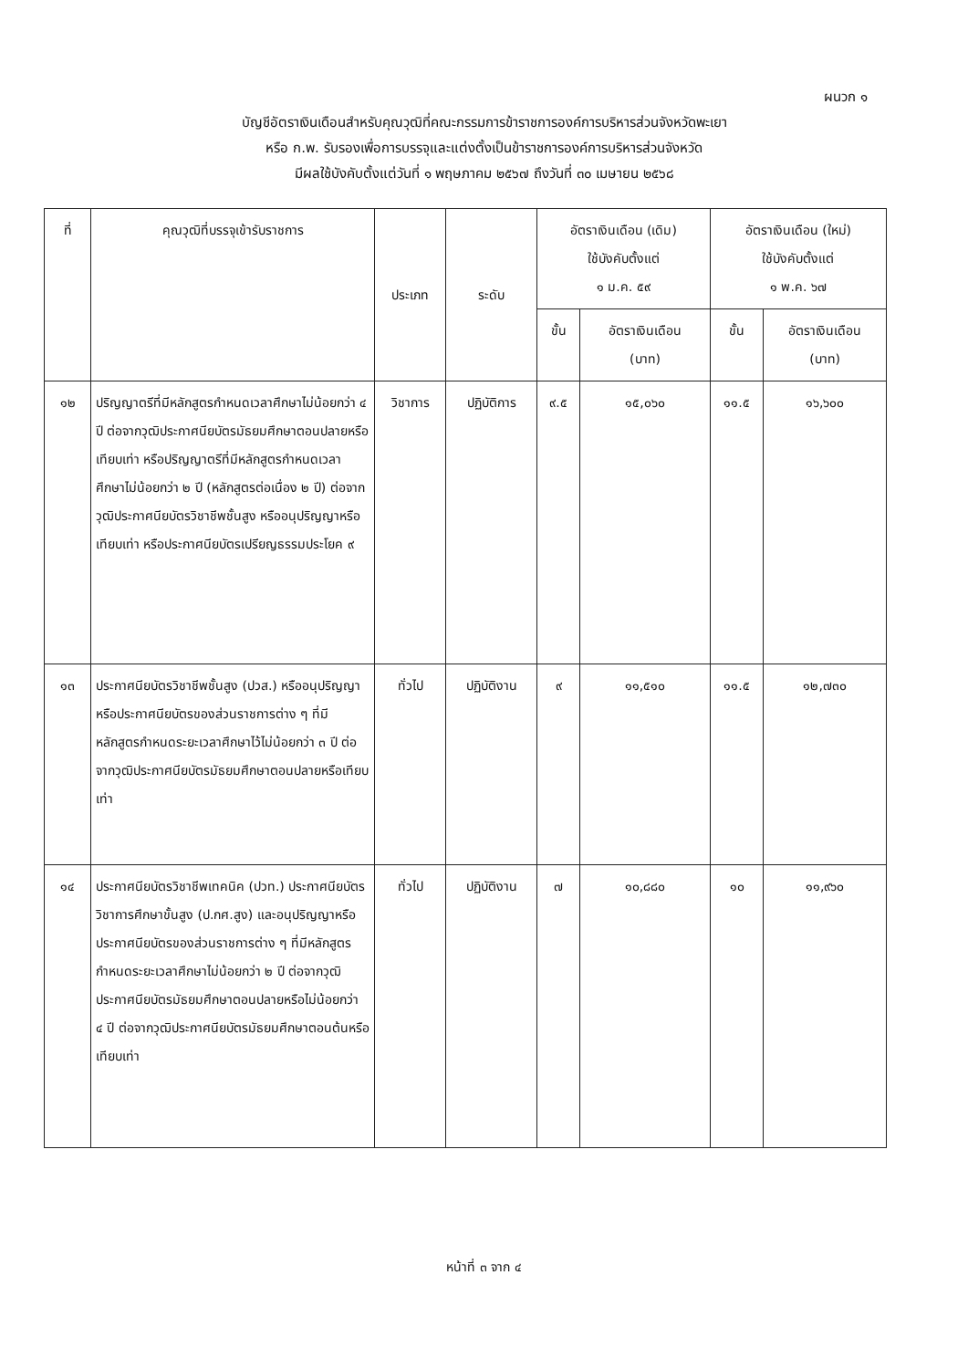ผนวก ๑
บัญชีอัตราเงินเดือนสำหรับคุณวุฒิที่คณะกรรมการข้าราชการองค์การบริหารส่วนจังหวัดพะเยา
หรือ ก.พ. รับรองเพื่อการบรรจุและแต่งตั้งเป็นข้าราชการองค์การบริหารส่วนจังหวัด
มีผลใช้บังคับตั้งแต่วันที่ ๑ พฤษภาคม ๒๕๖๗ ถึงวันที่ ๓๐ เมษายน ๒๕๖๘
| ที่ | คุณวุฒิที่บรรจุเข้ารับราชการ | ประเภท | ระดับ | อัตราเงินเดือน (เดิม) ใช้บังคับตั้งแต่ ๑ ม.ค. ๕๙ | | อัตราเงินเดือน (ใหม่) ใช้บังคับตั้งแต่ ๑ พ.ค. ๖๗ | |
| --- | --- | --- | --- | --- | --- | --- | --- |
| | | | | ขั้น | อัตราเงินเดือน (บาท) | ขั้น | อัตราเงินเดือน (บาท) |
| ๑๒ | ปริญญาตรีที่มีหลักสูตรกำหนดเวลาศึกษาไม่น้อยกว่า ๔ ปี ต่อจากวุฒิประกาศนียบัตรมัธยมศึกษาตอนปลายหรือเทียบเท่า หรือปริญญาตรีที่มีหลักสูตรกำหนดเวลาศึกษาไม่น้อยกว่า ๒ ปี (หลักสูตรต่อเนื่อง ๒ ปี) ต่อจากวุฒิประกาศนียบัตรวิชาชีพชั้นสูง หรืออนุปริญญาหรือเทียบเท่า หรือประกาศนียบัตรเปรียญธรรมประโยค ๙ | วิชาการ | ปฏิบัติการ | ๙.๕ | ๑๕,๐๖๐ | ๑๑.๕ | ๑๖,๖๐๐ |
| ๑๓ | ประกาศนียบัตรวิชาชีพชั้นสูง (ปวส.) หรืออนุปริญญาหรือประกาศนียบัตรของส่วนราชการต่าง ๆ ที่มีหลักสูตรกำหนดระยะเวลาศึกษาไว้ไม่น้อยกว่า ๓ ปี ต่อจากวุฒิประกาศนียบัตรมัธยมศึกษาตอนปลายหรือเทียบเท่า | ทั่วไป | ปฏิบัติงาน | ๙ | ๑๑,๕๑๐ | ๑๑.๕ | ๑๒,๗๓๐ |
| ๑๔ | ประกาศนียบัตรวิชาชีพเทคนิค (ปวท.) ประกาศนียบัตรวิชาการศึกษาขั้นสูง (ป.กศ.สูง) และอนุปริญญาหรือประกาศนียบัตรของส่วนราชการต่าง ๆ ที่มีหลักสูตรกำหนดระยะเวลาศึกษาไม่น้อยกว่า ๒ ปี ต่อจากวุฒิประกาศนียบัตรมัธยมศึกษาตอนปลายหรือไม่น้อยกว่า ๔ ปี ต่อจากวุฒิประกาศนียบัตรมัธยมศึกษาตอนต้นหรือเทียบเท่า | ทั่วไป | ปฏิบัติงาน | ๗ | ๑๐,๘๘๐ | ๑๐ | ๑๑,๙๖๐ |
หน้าที่ ๓ จาก ๔